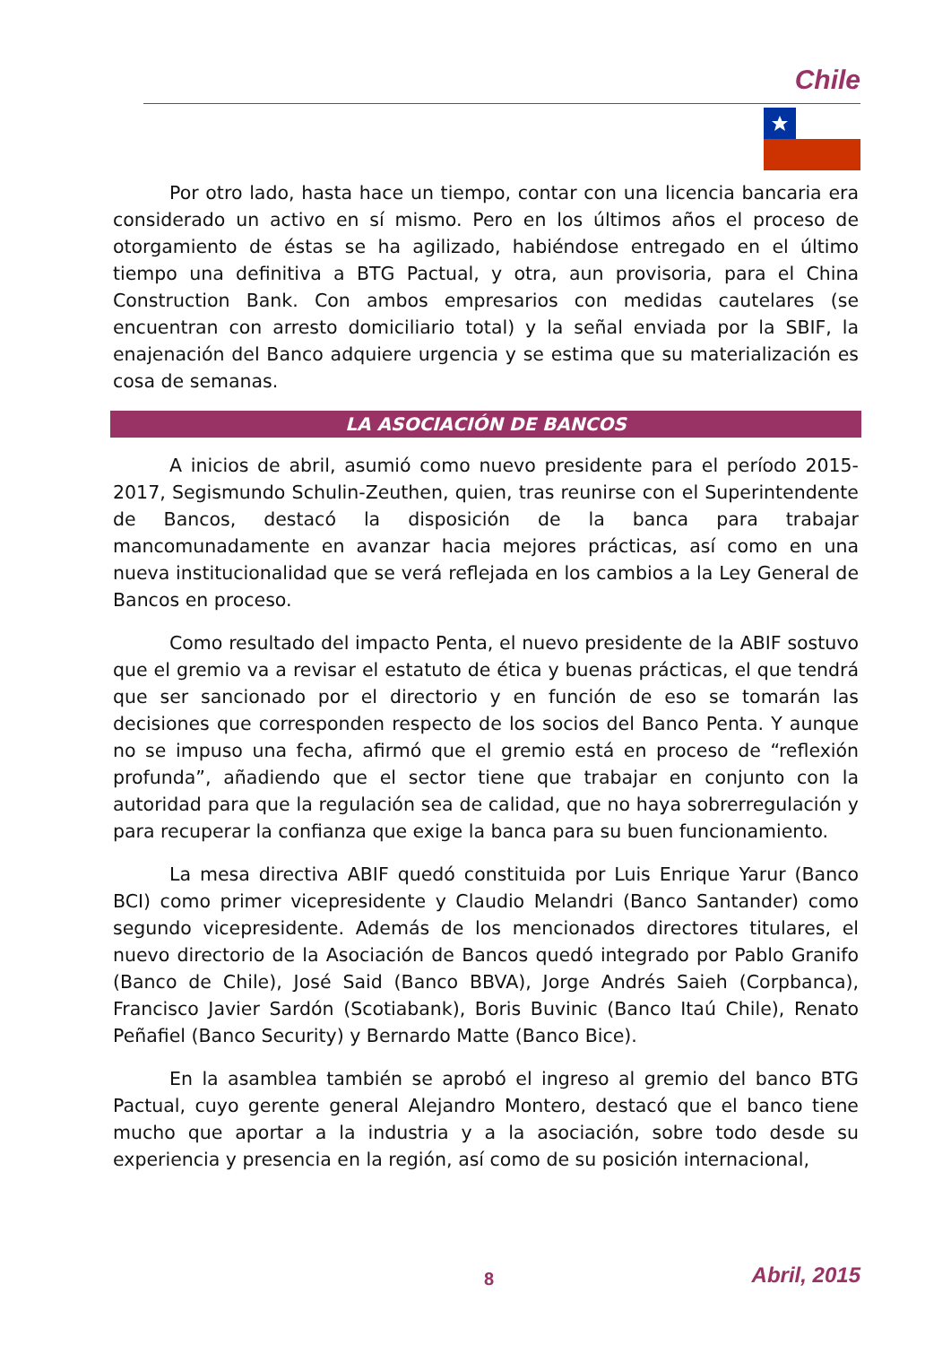Chile
Por otro lado, hasta hace un tiempo, contar con una licencia bancaria era considerado un activo en sí mismo. Pero en los últimos años el proceso de otorgamiento de éstas se ha agilizado, habiéndose entregado en el último tiempo una definitiva a BTG Pactual, y otra, aun provisoria, para el China Construction Bank. Con ambos empresarios con medidas cautelares (se encuentran con arresto domiciliario total) y la señal enviada por la SBIF, la enajenación del Banco adquiere urgencia y se estima que su materialización es cosa de semanas.
LA ASOCIACIÓN DE BANCOS
A inicios de abril, asumió como nuevo presidente para el período 2015-2017, Segismundo Schulin-Zeuthen, quien, tras reunirse con el Superintendente de Bancos, destacó la disposición de la banca para trabajar mancomunadamente en avanzar hacia mejores prácticas, así como en una nueva institucionalidad que se verá reflejada en los cambios a la Ley General de Bancos en proceso.
Como resultado del impacto Penta, el nuevo presidente de la ABIF sostuvo que el gremio va a revisar el estatuto de ética y buenas prácticas, el que tendrá que ser sancionado por el directorio y en función de eso se tomarán las decisiones que corresponden respecto de los socios del Banco Penta. Y aunque no se impuso una fecha, afirmó que el gremio está en proceso de “reflexión profunda”, añadiendo que el sector tiene que trabajar en conjunto con la autoridad para que la regulación sea de calidad, que no haya sobrerregulación y para recuperar la confianza que exige la banca para su buen funcionamiento.
La mesa directiva ABIF quedó constituida por Luis Enrique Yarur (Banco BCI) como primer vicepresidente y Claudio Melandri (Banco Santander) como segundo vicepresidente. Además de los mencionados directores titulares, el nuevo directorio de la Asociación de Bancos quedó integrado por Pablo Granifo (Banco de Chile), José Said (Banco BBVA), Jorge Andrés Saieh (Corpbanca), Francisco Javier Sardón (Scotiabank), Boris Buvinic (Banco Itaú Chile), Renato Peñafiel (Banco Security) y Bernardo Matte (Banco Bice).
En la asamblea también se aprobó el ingreso al gremio del banco BTG Pactual, cuyo gerente general Alejandro Montero, destacó que el banco tiene mucho que aportar a la industria y a la asociación, sobre todo desde su experiencia y presencia en la región, así como de su posición internacional,
8 Abril, 2015